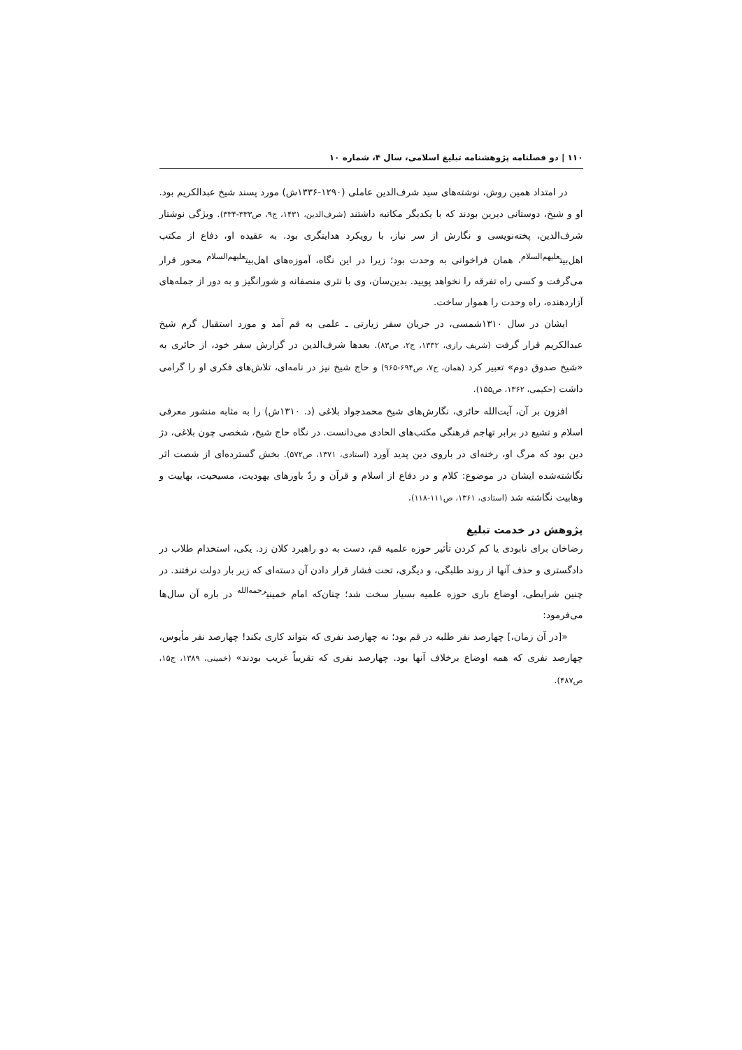۱۱۰ | دو فصلنامه پژوهشنامه تبلیغ اسلامی، سال ۴، شماره ۱۰
در امتداد همین روش، نوشته‌های سید شرف‌الدین عاملی (۱۲۹۰-۱۳۳۶ش) مورد پسند شیخ عبدالکریم بود. او و شیخ، دوستانی دیرین بودند که با یکدیگر مکاتبه داشتند (شرف‌الدین، ۱۴۳۱، ج۹، ص۳۳۳-۳۳۴). ویژگی نوشتار شرف‌الدین، پخته‌نویسی و نگارش از سر نیاز، با رویکرد هدایتگری بود. به عقیده او، دفاع از مکتب اهل‌بیت<sup>علیهم‌السلام</sup>، همان فراخوانی به وحدت بود؛ زیرا در این نگاه، آموزه‌های اهل‌بیت<sup>علیهم‌السلام</sup> محور قرار می‌گرفت و کسی راه تفرقه را نخواهد پویید. بدین‌سان، وی با نثری منصفانه و شورانگیز و به دور از جمله‌های آزاردهنده، راه وحدت را هموار ساخت.
ایشان در سال ۱۳۱۰شمسی، در جریان سفر زیارتی ـ علمی به قم آمد و مورد استقبال گرم شیخ عبدالکریم قرار گرفت (شریف رازی، ۱۳۳۲، ج۲، ص۸۳). بعدها شرف‌الدین در گزارش سفر خود، از حائری به «شیخ صدوق دوم» تعبیر کرد (همان، ج۷، ص۶۹۴-۹۶۵) و حاج شیخ نیز در نامه‌ای، تلاش‌های فکری او را گرامی داشت (حکیمی، ۱۳۶۲، ص۱۵۵).
افزون بر آن، آیت‌الله حائری، نگارش‌های شیخ محمدجواد بلاغی (د. ۱۳۱۰ش) را به مثابه منشور معرفی اسلام و تشیع در برابر تهاجم فرهنگی مکتب‌های الحادی می‌دانست. در نگاه حاج شیخ، شخصی چون بلاغی، دژ دین بود که مرگ او، رخنه‌ای در باروی دین پدید آورد (استادی، ۱۳۷۱، ص۵۷۲). بخش گسترده‌ای از شصت اثر نگاشته‌شده ایشان در موضوع: کلام و در دفاع از اسلام و قرآن و ردّ باورهای یهودیت، مسیحیت، بهاییت و وهابیت نگاشته شد (استادی، ۱۳۶۱، ص۱۱۱-۱۱۸).
پژوهش در خدمت تبلیغ
رضاخان برای نابودی یا کم کردن تأثیر حوزه علمیه قم، دست به دو راهبرد کلان زد. یکی، استخدام طلاب در دادگستری و حذف آنها از روند طلبگی، و دیگری، تحت فشار قرار دادن آن دسته‌ای که زیر بار دولت نرفتند. در چنین شرایطی، اوضاع باری حوزه علمیه بسیار سخت شد؛ چنان‌که امام خمینی<sup>رحمه‌الله</sup> در باره آن سال‌ها می‌فرمود:
«[در آن زمان،] چهارصد نفر طلبه در قم بود؛ نه چهارصد نفری که بتواند کاری بکند! چهارصد نفر مأیوس، چهارصد نفری که همه اوضاع برخلاف آنها بود. چهارصد نفری که تقریباً غریب بودند» (خمینی، ۱۳۸۹، ج۱۵، ص۴۸۷).